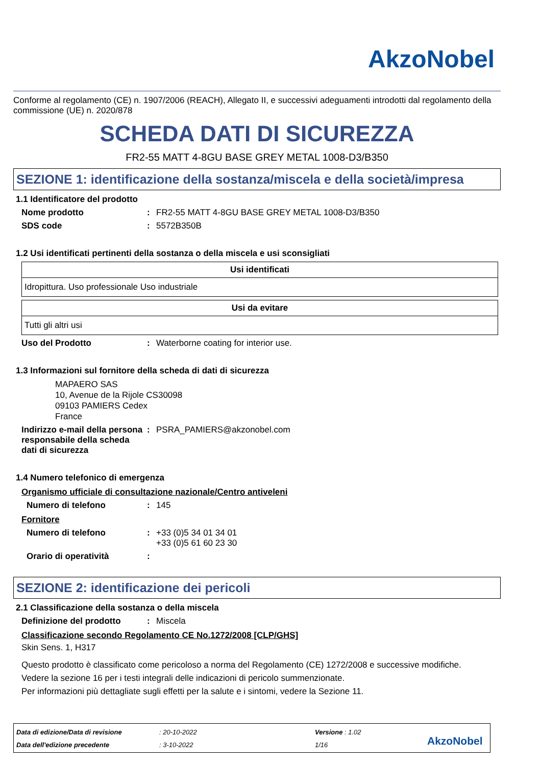AkzoNobel
Conforme al regolamento (CE) n. 1907/2006 (REACH), Allegato II, e successivi adeguamenti introdotti dal regolamento della commissione (UE) n. 2020/878
SCHEDA DATI DI SICUREZZA
FR2-55 MATT 4-8GU BASE GREY METAL 1008-D3/B350
SEZIONE 1: identificazione della sostanza/miscela e della società/impresa
1.1 Identificatore del prodotto
Nome prodotto : FR2-55 MATT 4-8GU BASE GREY METAL 1008-D3/B350
SDS code : 5572B350B
1.2 Usi identificati pertinenti della sostanza o della miscela e usi sconsigliati
| Usi identificati |
| --- |
| Idropittura. Uso professionale Uso industriale |
| Usi da evitare |
| --- |
| Tutti gli altri usi |
Uso del Prodotto : Waterborne coating for interior use.
1.3 Informazioni sul fornitore della scheda di dati di sicurezza
MAPAERO SAS
10, Avenue de la Rijole CS30098
09103 PAMIERS Cedex
France
Indirizzo e-mail della persona responsabile della scheda dati di sicurezza
: PSRA_PAMIERS@akzonobel.com
1.4 Numero telefonico di emergenza
Organismo ufficiale di consultazione nazionale/Centro antiveleni
Numero di telefono : 145
Fornitore
Numero di telefono : +33 (0)5 34 01 34 01
+33 (0)5 61 60 23 30
Orario di operatività :
SEZIONE 2: identificazione dei pericoli
2.1 Classificazione della sostanza o della miscela
Definizione del prodotto : Miscela
Classificazione secondo Regolamento CE No.1272/2008 [CLP/GHS]
Skin Sens. 1, H317
Questo prodotto è classificato come pericoloso a norma del Regolamento (CE) 1272/2008 e successive modifiche.
Vedere la sezione 16 per i testi integrali delle indicazioni di pericolo summenzionate.
Per informazioni più dettagliate sugli effetti per la salute e i sintomi, vedere la Sezione 11.
Data di edizione/Data di revisione
Data dell'edizione precedente
: 20-10-2022
: 3-10-2022
Versione : 1.02
1/16
AkzoNobel